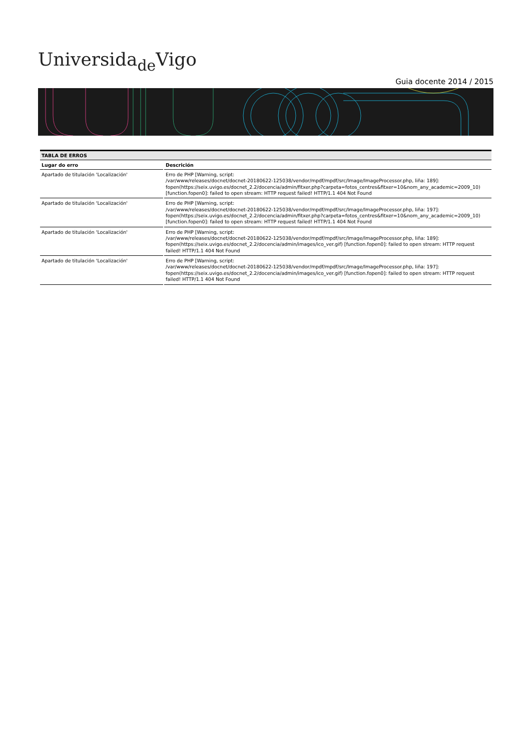Universida<sub>de</sub>Vigo
Guia docente 2014 / 2015
| TABLA DE ERROS | |
| --- | --- |
| Lugar do erro | Descrición |
| Apartado de titulación 'Localización' | Erro de PHP [Warning, script: /var/www/releases/docnet/docnet-20180622-125038/vendor/mpdf/mpdf/src/Image/ImageProcessor.php, liña: 189]: fopen(https://seix.uvigo.es/docnet_2.2/docencia/admin/fitxer.php?carpeta=fotos_centres&fitxer=10&nom_any_academic=2009_10) [function.fopen0]: failed to open stream: HTTP request failed! HTTP/1.1 404 Not Found |
| Apartado de titulación 'Localización' | Erro de PHP [Warning, script: /var/www/releases/docnet/docnet-20180622-125038/vendor/mpdf/mpdf/src/Image/ImageProcessor.php, liña: 197]: fopen(https://seix.uvigo.es/docnet_2.2/docencia/admin/fitxer.php?carpeta=fotos_centres&fitxer=10&nom_any_academic=2009_10) [function.fopen0]: failed to open stream: HTTP request failed! HTTP/1.1 404 Not Found |
| Apartado de titulación 'Localización' | Erro de PHP [Warning, script: /var/www/releases/docnet/docnet-20180622-125038/vendor/mpdf/mpdf/src/Image/ImageProcessor.php, liña: 189]: fopen(https://seix.uvigo.es/docnet_2.2/docencia/admin/images/ico_ver.gif) [function.fopen0]: failed to open stream: HTTP request failed! HTTP/1.1 404 Not Found |
| Apartado de titulación 'Localización' | Erro de PHP [Warning, script: /var/www/releases/docnet/docnet-20180622-125038/vendor/mpdf/mpdf/src/Image/ImageProcessor.php, liña: 197]: fopen(https://seix.uvigo.es/docnet_2.2/docencia/admin/images/ico_ver.gif) [function.fopen0]: failed to open stream: HTTP request failed! HTTP/1.1 404 Not Found |